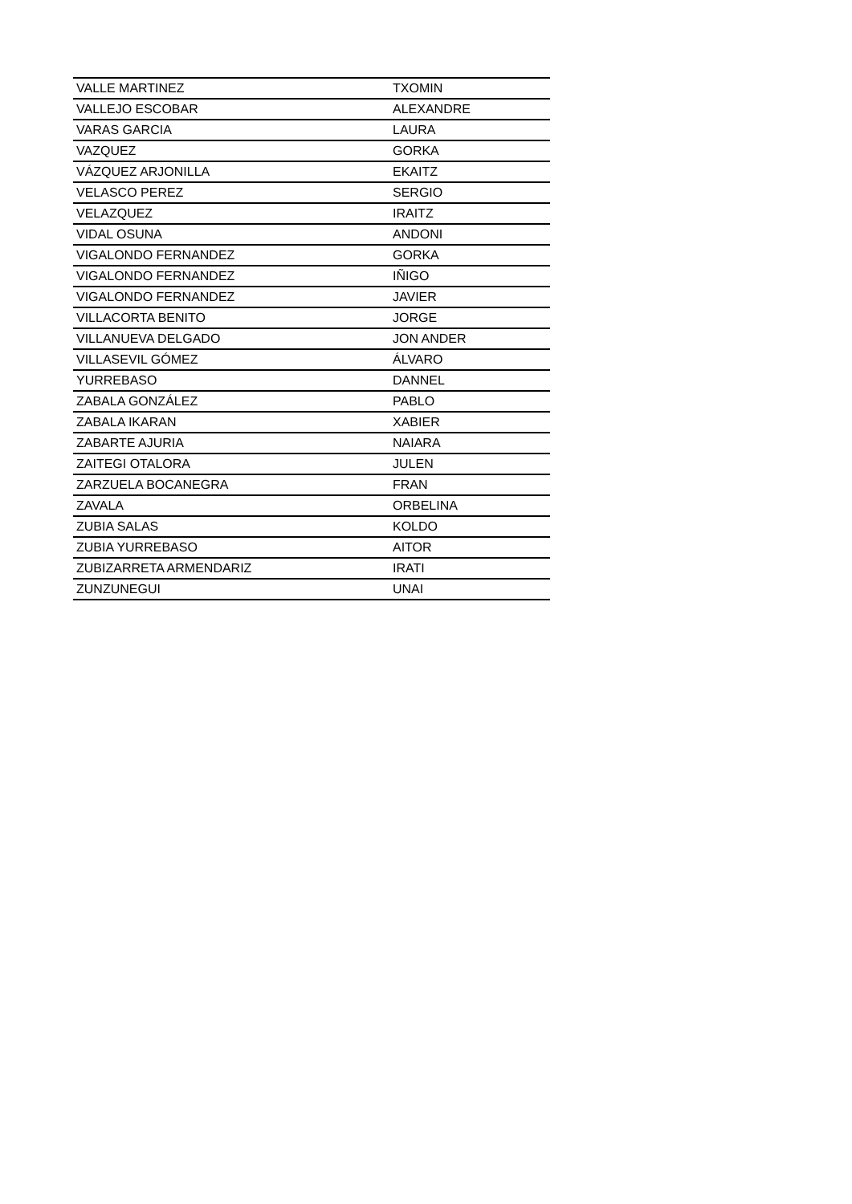| VALLE MARTINEZ | TXOMIN |
| VALLEJO ESCOBAR | ALEXANDRE |
| VARAS GARCIA | LAURA |
| VAZQUEZ | GORKA |
| VÁZQUEZ ARJONILLA | EKAITZ |
| VELASCO PEREZ | SERGIO |
| VELAZQUEZ | IRAITZ |
| VIDAL OSUNA | ANDONI |
| VIGALONDO FERNANDEZ | GORKA |
| VIGALONDO FERNANDEZ | IÑIGO |
| VIGALONDO FERNANDEZ | JAVIER |
| VILLACORTA BENITO | JORGE |
| VILLANUEVA DELGADO | JON ANDER |
| VILLASEVIL GÓMEZ | ÁLVARO |
| YURREBASO | DANNEL |
| ZABALA GONZÁLEZ | PABLO |
| ZABALA IKARAN | XABIER |
| ZABARTE AJURIA | NAIARA |
| ZAITEGI OTALORA | JULEN |
| ZARZUELA BOCANEGRA | FRAN |
| ZAVALA | ORBELINA |
| ZUBIA SALAS | KOLDO |
| ZUBIA YURREBASO | AITOR |
| ZUBIZARRETA ARMENDARIZ | IRATI |
| ZUNZUNEGUI | UNAI |